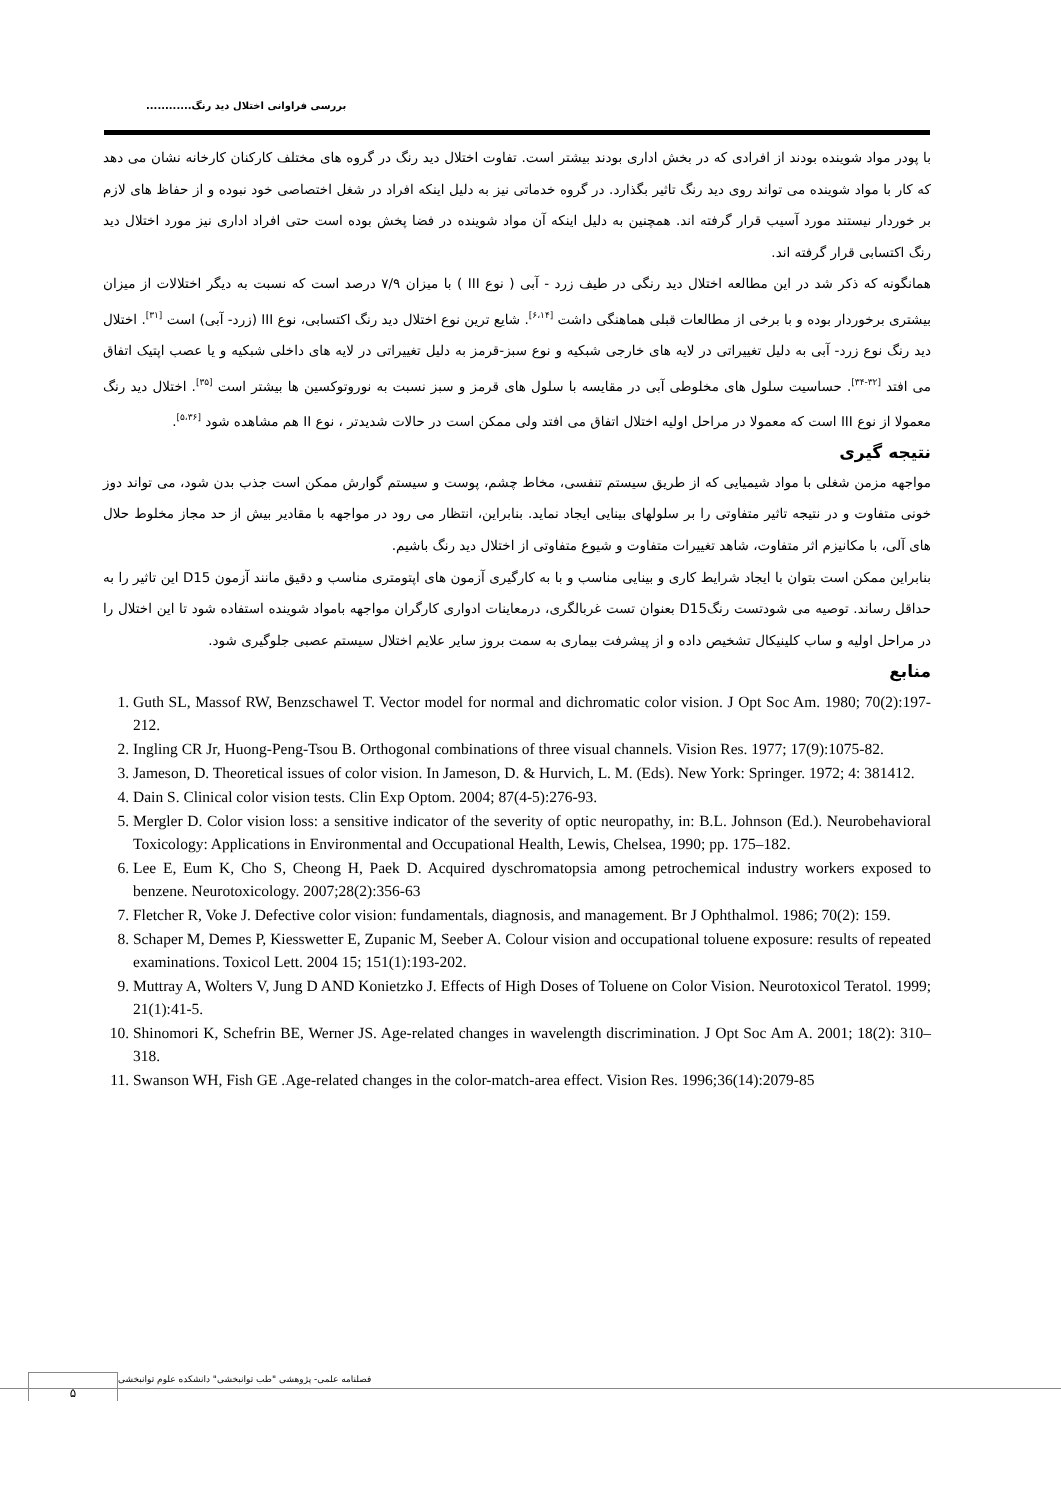بررسی فراوانی اختلال دید رنگ............
با پودر مواد شوینده بودند از افرادی که در بخش اداری بودند بیشتر است. تفاوت اختلال دید رنگ در گروه های مختلف کارکنان کارخانه نشان می دهد که کار با مواد شوینده می تواند روی دید رنگ تاثیر بگذارد. در گروه خدماتی نیز به دلیل اینکه افراد در شغل اختصاصی خود نبوده و از حفاظ های لازم بر خوردار نیستند مورد آسیب قرار گرفته اند. همچنین به دلیل اینکه آن مواد شوینده در فضا پخش بوده است حتی افراد اداری نیز مورد اختلال دید رنگ اکتسابی قرار گرفته اند.
همانگونه که ذکر شد در این مطالعه اختلال دید رنگی در طیف زرد - آبی ( نوع III ) با میزان ۷/۹ درصد است که نسبت به دیگر اختلالات از میزان بیشتری برخوردار بوده و با برخی از مطالعات قبلی هماهنگی داشت <sup>[۶،۱۴]</sup>. شایع ترین نوع اختلال دید رنگ اکتسابی، نوع III (زرد- آبی) است <sup>[۳۱]</sup>. اختلال دید رنگ نوع زرد- آبی به دلیل تغییراتی در لایه های خارجی شبکیه و نوع سبز-قرمز به دلیل تغییراتی در لایه های داخلی شبکیه و یا عصب اپتیک اتفاق می افتد <sup>[۳۲-۳۴]</sup>. حساسیت سلول های مخلوطی آبی در مقایسه با سلول های قرمز و سبز نسبت به نوروتوکسین ها بیشتر است <sup>[۳۵]</sup>. اختلال دید رنگ معمولا از نوع III است که معمولا در مراحل اولیه اختلال اتفاق می افتد ولی ممکن است در حالات شدیدتر ، نوع II هم مشاهده شود <sup>[۵،۳۶]</sup>.
نتیجه گیری
مواجهه مزمن شغلی با مواد شیمیایی که از طریق سیستم تنفسی، مخاط چشم، پوست و سیستم گوارش ممکن است جذب بدن شود، می تواند دوز خونی متفاوت و در نتیجه تاثیر متفاوتی را بر سلولهای بینایی ایجاد نماید. بنابراین، انتظار می رود در مواجهه با مقادیر بیش از حد مجاز مخلوط حلال های آلی، با مکانیزم اثر متفاوت، شاهد تغییرات متفاوت و شیوع متفاوتی از اختلال دید رنگ باشیم.
بنابراین ممکن است بتوان با ایجاد شرایط کاری و بینایی مناسب و با به کارگیری آزمون های اپتومتری مناسب و دقیق مانند آزمون D15 این تاثیر را به حداقل رساند. توصیه می شودتست رنگD15 بعنوان تست غربالگری، درمعاینات ادواری کارگران مواجهه بامواد شوینده استفاده شود تا این اختلال را در مراحل اولیه و ساب کلینیکال تشخیص داده و از پیشرفت بیماری به سمت بروز سایر علایم اختلال سیستم عصبی جلوگیری شود.
منابع
1. Guth SL, Massof RW, Benzschawel T. Vector model for normal and dichromatic color vision. J Opt Soc Am. 1980; 70(2):197-212.
2. Ingling CR Jr, Huong-Peng-Tsou B. Orthogonal combinations of three visual channels. Vision Res. 1977; 17(9):1075-82.
3. Jameson, D. Theoretical issues of color vision. In Jameson, D. & Hurvich, L. M. (Eds). New York: Springer. 1972; 4: 381412.
4. Dain S. Clinical color vision tests. Clin Exp Optom. 2004; 87(4-5):276-93.
5. Mergler D. Color vision loss: a sensitive indicator of the severity of optic neuropathy, in: B.L. Johnson (Ed.). Neurobehavioral Toxicology: Applications in Environmental and Occupational Health, Lewis, Chelsea, 1990; pp. 175–182.
6. Lee E, Eum K, Cho S, Cheong H, Paek D. Acquired dyschromatopsia among petrochemical industry workers exposed to benzene. Neurotoxicology. 2007;28(2):356-63
7. Fletcher R, Voke J. Defective color vision: fundamentals, diagnosis, and management. Br J Ophthalmol. 1986; 70(2): 159.
8. Schaper M, Demes P, Kiesswetter E, Zupanic M, Seeber A. Colour vision and occupational toluene exposure: results of repeated examinations. Toxicol Lett. 2004 15; 151(1):193-202.
9. Muttray A, Wolters V, Jung D AND Konietzko J. Effects of High Doses of Toluene on Color Vision. Neurotoxicol Teratol. 1999; 21(1):41-5.
10. Shinomori K, Schefrin BE, Werner JS. Age-related changes in wavelength discrimination. J Opt Soc Am A. 2001; 18(2): 310–318.
11. Swanson WH, Fish GE .Age-related changes in the color-match-area effect. Vision Res. 1996;36(14):2079-85
۵
فصلنامه علمی- پژوهشی "طب توانبخشی" دانشکده علوم توانبخشی